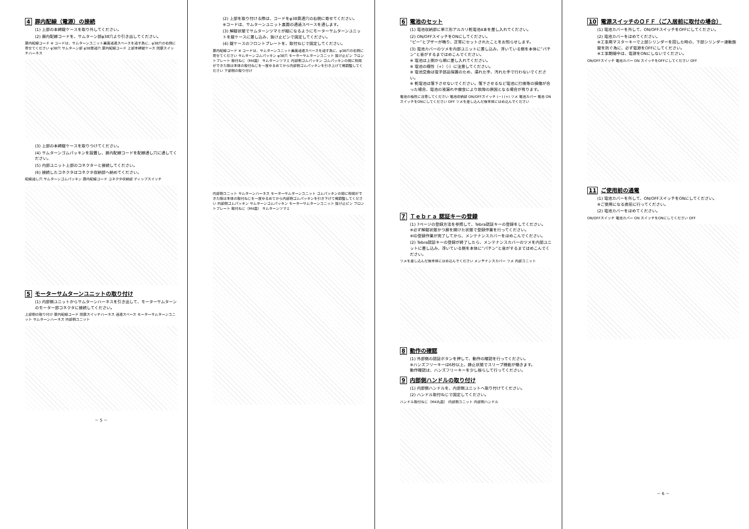4 扉内配線（電源）の接続
(1) 上部の本締錠ケースを取り外してください。
(2) 扉内配線コードを、サムターン部φ38穴より引き出してください。
扉内配線コード ※ コードは、サムターンユニット裏面通過スペースを通す為に、φ38穴の右側に寄せてください φ38穴 サムターン部 φ38貫通穴 扉内配線コード 上部本締錠ケース 閉扉スイッチハーネス
(3) 上部の本締錠ケースを取りつけてください。
(4) サムターンゴムパッキンを設置し、扉内配線コードを配線通し穴に通してください。
(5) 内部ユニット上部のコネクターと接続してください。
(6) 接続したコネクタはコネクタ収納部へ納めてください。
配線通し穴 サムターンゴムパッキン 扉内配線コード コネクタ収納部 ディップスイッチ
5 モーターサムターンユニットの取り付け
(1) 内部側ユニットからサムターンハーネスを引き出して、モーターサムターンのモーター部コネクタに接続してください。
上部側の取り付け 扉内配線コード 閉扉スイッチハーネス 通過スペース モーターサムターンユニット サムターンハーネス 内部側ユニット
－ 5 －
(2) 上部を取り付ける際は、コードをφ38貫通穴の右側に寄せてください。
※コードは、サムターンユニット裏面の通過スペースを通します。
(3) 解錠状態でサムターンツマミが縦になるようにモーターサムターンユニットを錠ケースに差し込み、抜け止ピンで固定してください。
(4) 錠ケースのフロントプレートを、取付ねじで固定してください。
扉内配線コード ※ コードは、サムターンユニット裏面通過スペースを通す為に、φ38穴の右側に寄せてください サムターンゴムパッキン φ38穴 モーターサムターンユニット 抜け止ピン フロントプレート 取付ねじ（M4皿） サムターンツマミ 内部側ゴムパッキン ゴムパッキンの間に隙間ができた際は本体の取付ねじを一度ゆるめてから内部側ゴムパッキンを引き上げて微調整してください 下部側の取り付け
内部側ユニット サムターンハーネス モーターサムターンユニット ゴムパッキンの間に隙間ができた際は本体の取付ねじを一度ゆるめてから内部側ゴムパッキンを引き下げて微調整してください 内部側ゴムパッキン サムターンゴムパッキン モーターサムターンユニット 抜け止ピン フロントプレート 取付ねじ（M4皿） サムターンツマミ
6 電池のセット
(1) 電池収納部に単三形アルカリ乾電池4本を差し入れてください。
(2) ON/OFFスイッチをONにしてください。
”ピー”とブザーが鳴り、正常にセットされたことをお知らせします。
(3) 電池カバーのツメを内部ユニットに差し込み、浮いている側を本体に”パチン”と音がするまではめこんでください。
※ 電池は上側から順に差し入れてください。
※ 電池の極性（+）（-）に注意してください。
※ 電池交換は電子部品保護のため、濡れた手、汚れた手で行わないでください。
※ 乾電池は落下させないでください。落下させるなど電池に打痕等の損傷が合った場合、電池の液漏れや腐食により故障の原因となる場合が有ります。
電池の極性に注意してください 電池収納部 ON/OFFスイッチ (－) (+) ツメ 電池カバー 電池 ON スイッチをONにしてください OFF ツメを差し込んだ後本体にはめ込んでください
7 Ｔｅｂｒａ 認証キーの登録
(1) 7ページの登録方法を参照して、Tebra認証キーの登録をしてください。
※必ず解錠状態かつ扉を開けた状態で登録作業を行ってください。
※ID登録作業が完了してから、メンテナンスカバーをはめこんでください。
(2) Tebra認証キーの登録が終了したら、メンテナンスカバーのツメを内部ユニットに差し込み、浮いている側を本体に”パチン”と音がするまではめこんでください。
ツメを差し込んだ後本体にはめ込んでください メンテナンスカバー ツメ 内部ユニット
8 動作の確認
(1) 外部側の認証ボタンを押して、動作の確認を行ってください。
※ハンズフリーキーは6秒以上、静止状態でスリープ機能が働きます。
動作確認は、ハンズフリーキーを少し揺らして行ってください。
9 内部側ハンドルの取り付け
(1) 内部側ハンドルを、内部側ユニットへ取り付けてください。
(2) ハンドル取付ねじで固定してください。
ハンドル取付ねじ（M4丸皿） 内部側ユニット 内部側ハンドル
10 電源スイッチのＯＦＦ（ご入居前に取付の場合）
(1) 電池カバーを外して、ON/OFFスイッチをOFFにしてください。
(2) 電池カバーをはめてください。
※工事用マスターキーで上部シリンダーを回した時の、下部シリンダー連動施錠を防ぐ為に、必ず電源をOFFにしてください。
※工事期間中は、電源をONにしないでください。
ON/OFFスイッチ 電池カバー ON スイッチをOFFにしてください OFF
11 ご使用前の通電
(1) 電池カバーを外して、ON/OFFスイッチをONにしてください。
※ご使用になる直前に行ってください。
(2) 電池カバーをはめてください。
ON/OFFスイッチ 電池カバー ON スイッチをONにしてください OFF
－ 6 －